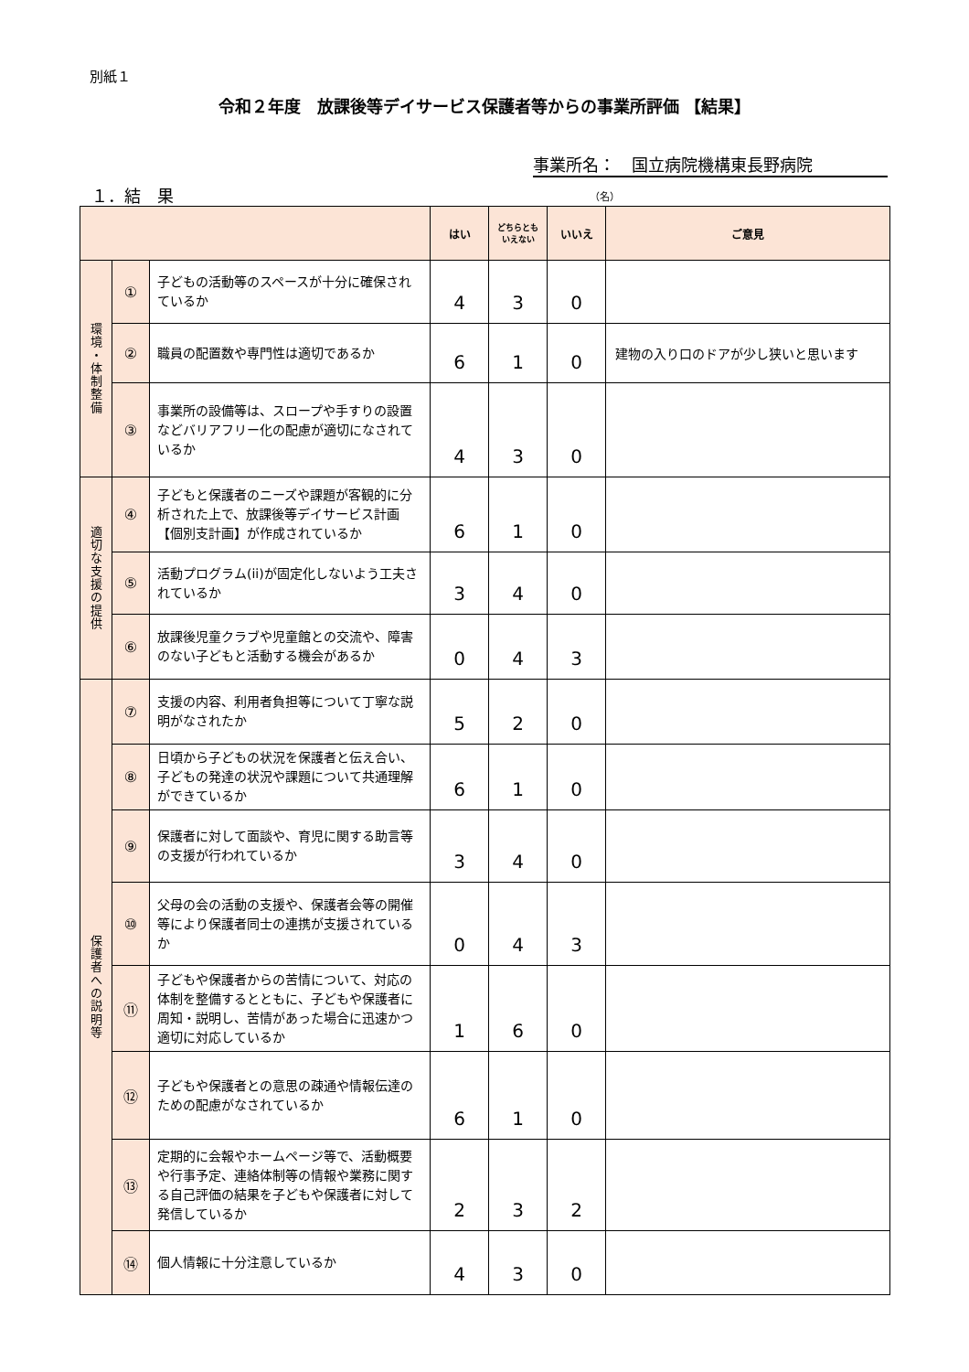別紙１
令和２年度　放課後等デイサービス保護者等からの事業所評価 【結果】
事業所名：　国立病院機構東長野病院
１．結　果 （名）
| | | | はい | どちらとも いえない | いいえ | ご意見 |
| --- | --- | --- | --- | --- | --- | --- |
| 環 境 ・ 体 制 整 備 | ① | 子どもの活動等のスペースが十分に確保されているか | 4 | 3 | 0 | |
| | ② | 職員の配置数や専門性は適切であるか | 6 | 1 | 0 | 建物の入り口のドアが少し狭いと思います |
| | ③ | 事業所の設備等は、スロープや手すりの設置などバリアフリー化の配慮が適切になされているか | 4 | 3 | 0 | |
| 適 切 な 支 援 の 提 供 | ④ | 子どもと保護者のニーズや課題が客観的に分析された上で、放課後等デイサービス計画【個別支計画】が作成されているか | 6 | 1 | 0 | |
| | ⑤ | 活動プログラム(ii)が固定化しないよう工夫されているか | 3 | 4 | 0 | |
| | ⑥ | 放課後児童クラブや児童館との交流や、障害のない子どもと活動する機会があるか | 0 | 4 | 3 | |
| 保 護 者 へ の 説 明 等 | ⑦ | 支援の内容、利用者負担等について丁寧な説明がなされたか | 5 | 2 | 0 | |
| | ⑧ | 日頃から子どもの状況を保護者と伝え合い、子どもの発達の状況や課題について共通理解ができているか | 6 | 1 | 0 | |
| | ⑨ | 保護者に対して面談や、育児に関する助言等の支援が行われているか | 3 | 4 | 0 | |
| | ⑩ | 父母の会の活動の支援や、保護者会等の開催等により保護者同士の連携が支援されているか | 0 | 4 | 3 | |
| | ⑪ | 子どもや保護者からの苦情について、対応の体制を整備するとともに、子どもや保護者に周知・説明し、苦情があった場合に迅速かつ適切に対応しているか | 1 | 6 | 0 | |
| | ⑫ | 子どもや保護者との意思の疎通や情報伝達のための配慮がなされているか | 6 | 1 | 0 | |
| | ⑬ | 定期的に会報やホームページ等で、活動概要や行事予定、連絡体制等の情報や業務に関する自己評価の結果を子どもや保護者に対して発信しているか | 2 | 3 | 2 | |
| | ⑭ | 個人情報に十分注意しているか | 4 | 3 | 0 | |